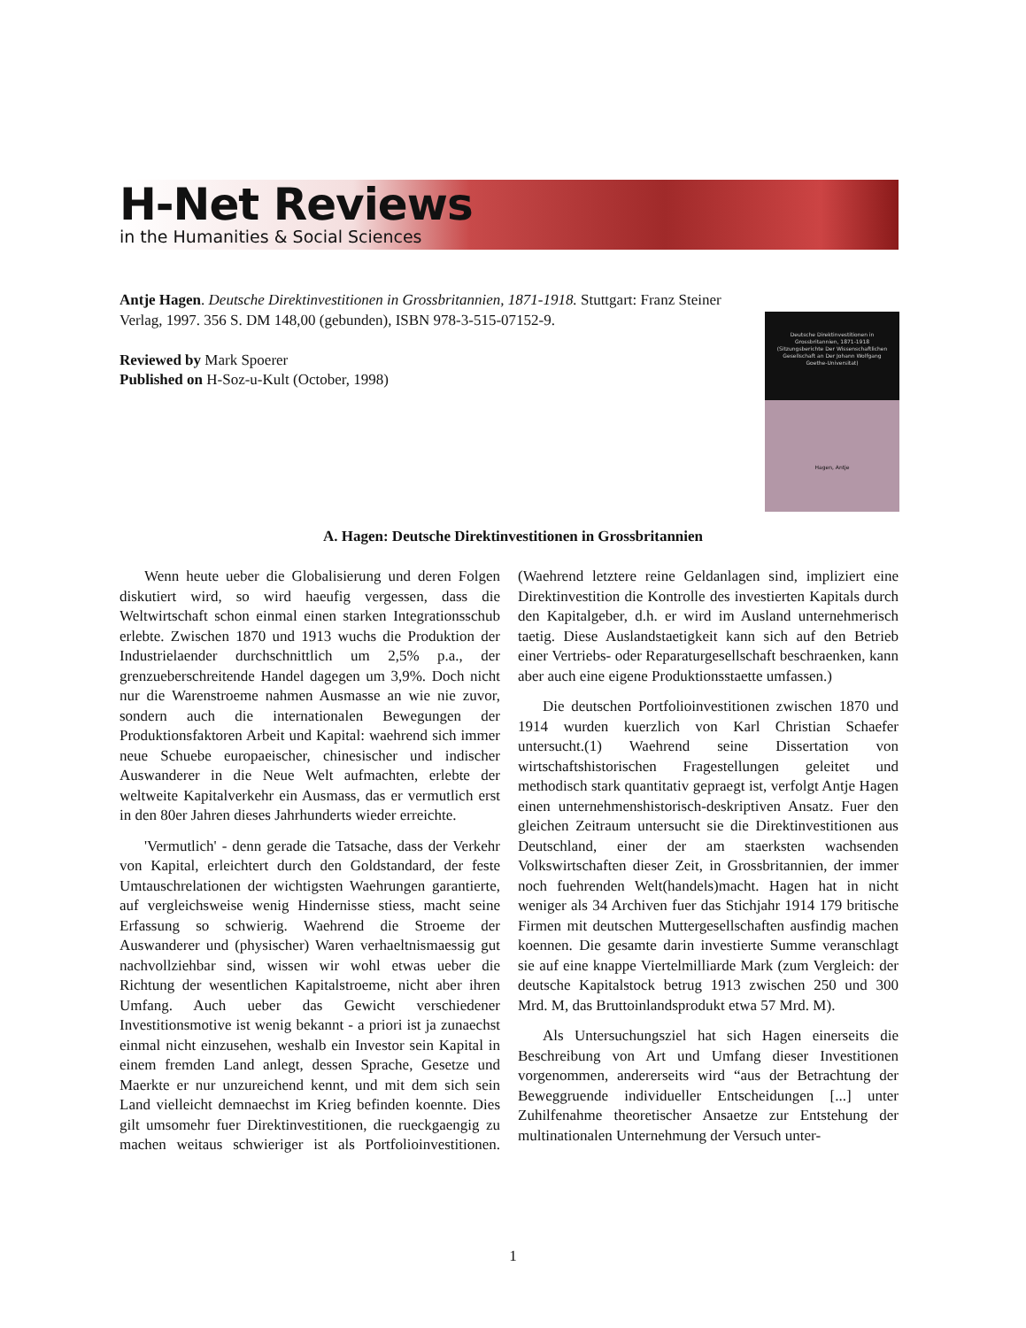H-Net Reviews
in the Humanities & Social Sciences
Antje Hagen. Deutsche Direktinvestitionen in Grossbritannien, 1871-1918. Stuttgart: Franz Steiner Verlag, 1997. 356 S. DM 148,00 (gebunden), ISBN 978-3-515-07152-9.
Reviewed by Mark Spoerer
Published on H-Soz-u-Kult (October, 1998)
Deutsche Direktinvestitionen in Grossbritannien, 1871-1918 (Sitzungsberichte Der Wissenschaftlichen Gesellschaft an Der Johann Wolfgang Goethe-Universitat)
Hagen, Antje
A. Hagen: Deutsche Direktinvestitionen in Grossbritannien
Wenn heute ueber die Globalisierung und deren Folgen diskutiert wird, so wird haeufig vergessen, dass die Weltwirtschaft schon einmal einen starken Integrationsschub erlebte. Zwischen 1870 und 1913 wuchs die Produktion der Industrielaender durchschnittlich um 2,5% p.a., der grenzueberschreitende Handel dagegen um 3,9%. Doch nicht nur die Warenstroeme nahmen Ausmasse an wie nie zuvor, sondern auch die internationalen Bewegungen der Produktionsfaktoren Arbeit und Kapital: waehrend sich immer neue Schuebe europaeischer, chinesischer und indischer Auswanderer in die Neue Welt aufmachten, erlebte der weltweite Kapitalverkehr ein Ausmass, das er vermutlich erst in den 80er Jahren dieses Jahrhunderts wieder erreichte.
'Vermutlich' - denn gerade die Tatsache, dass der Verkehr von Kapital, erleichtert durch den Goldstandard, der feste Umtauschrelationen der wichtigsten Waehrungen garantierte, auf vergleichsweise wenig Hindernisse stiess, macht seine Erfassung so schwierig. Waehrend die Stroeme der Auswanderer und (physischer) Waren verhaeltnismaessig gut nachvollziehbar sind, wissen wir wohl etwas ueber die Richtung der wesentlichen Kapitalstroeme, nicht aber ihren Umfang. Auch ueber das Gewicht verschiedener Investitionsmotive ist wenig bekannt - a priori ist ja zunaechst einmal nicht einzusehen, weshalb ein Investor sein Kapital in einem fremden Land anlegt, dessen Sprache, Gesetze und Maerkte er nur unzureichend kennt, und mit dem sich sein Land vielleicht demnaechst im Krieg befinden koennte. Dies gilt umsomehr fuer Direktinvestitionen, die rueckgaengig zu machen weitaus schwieriger ist als Portfolioinvestitionen. (Waehrend letztere reine Geldanlagen sind, impliziert eine Direktinvestition die Kontrolle des investierten Kapitals durch den Kapitalgeber, d.h. er wird im Ausland unternehmerisch taetig. Diese Auslandstaetigkeit kann sich auf den Betrieb einer Vertriebs- oder Reparaturgesellschaft beschraenken, kann aber auch eine eigene Produktionsstaette umfassen.)
Die deutschen Portfolioinvestitionen zwischen 1870 und 1914 wurden kuerzlich von Karl Christian Schaefer untersucht.(1) Waehrend seine Dissertation von wirtschaftshistorischen Fragestellungen geleitet und methodisch stark quantitativ gepraegt ist, verfolgt Antje Hagen einen unternehmenshistorisch-deskriptiven Ansatz. Fuer den gleichen Zeitraum untersucht sie die Direktinvestitionen aus Deutschland, einer der am staerksten wachsenden Volkswirtschaften dieser Zeit, in Grossbritannien, der immer noch fuehrenden Welt(handels)macht. Hagen hat in nicht weniger als 34 Archiven fuer das Stichjahr 1914 179 britische Firmen mit deutschen Muttergesellschaften ausfindig machen koennen. Die gesamte darin investierte Summe veranschlagt sie auf eine knappe Viertelmilliarde Mark (zum Vergleich: der deutsche Kapitalstock betrug 1913 zwischen 250 und 300 Mrd. M, das Bruttoinlandsprodukt etwa 57 Mrd. M).
Als Untersuchungsziel hat sich Hagen einerseits die Beschreibung von Art und Umfang dieser Investitionen vorgenommen, andererseits wird “aus der Betrachtung der Beweggruende individueller Entscheidungen [...] unter Zuhilfenahme theoretischer Ansaetze zur Entstehung der multinationalen Unternehmung der Versuch unter-
1